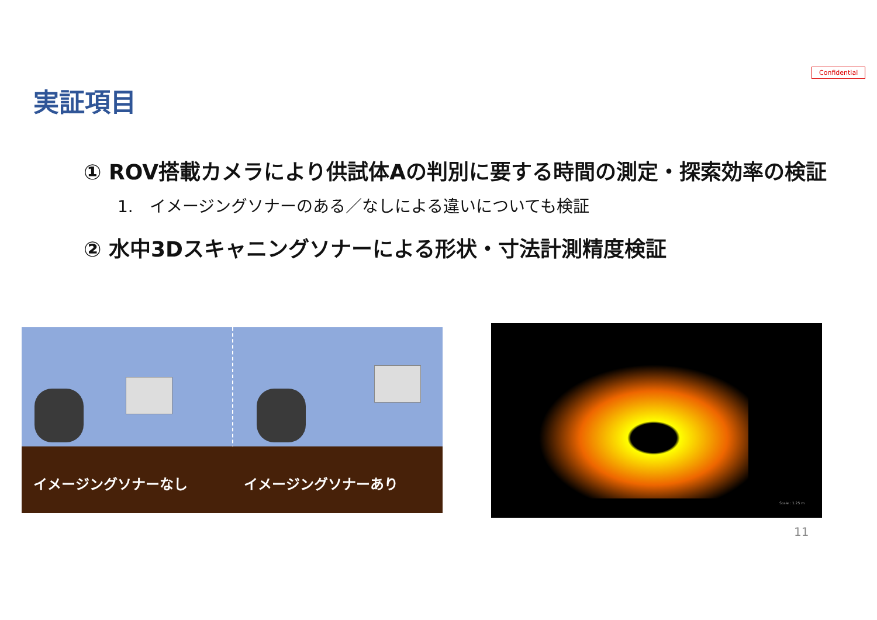Confidential
実証項目
① ROV搭載カメラにより供試体Aの判別に要する時間の測定・探索効率の検証
1.　イメージングソナーのある／なしによる違いについても検証
② 水中3Dスキャニングソナーによる形状・寸法計測精度検証
イメージングソナーなし イメージングソナーあり Scale : 1.25 m
11